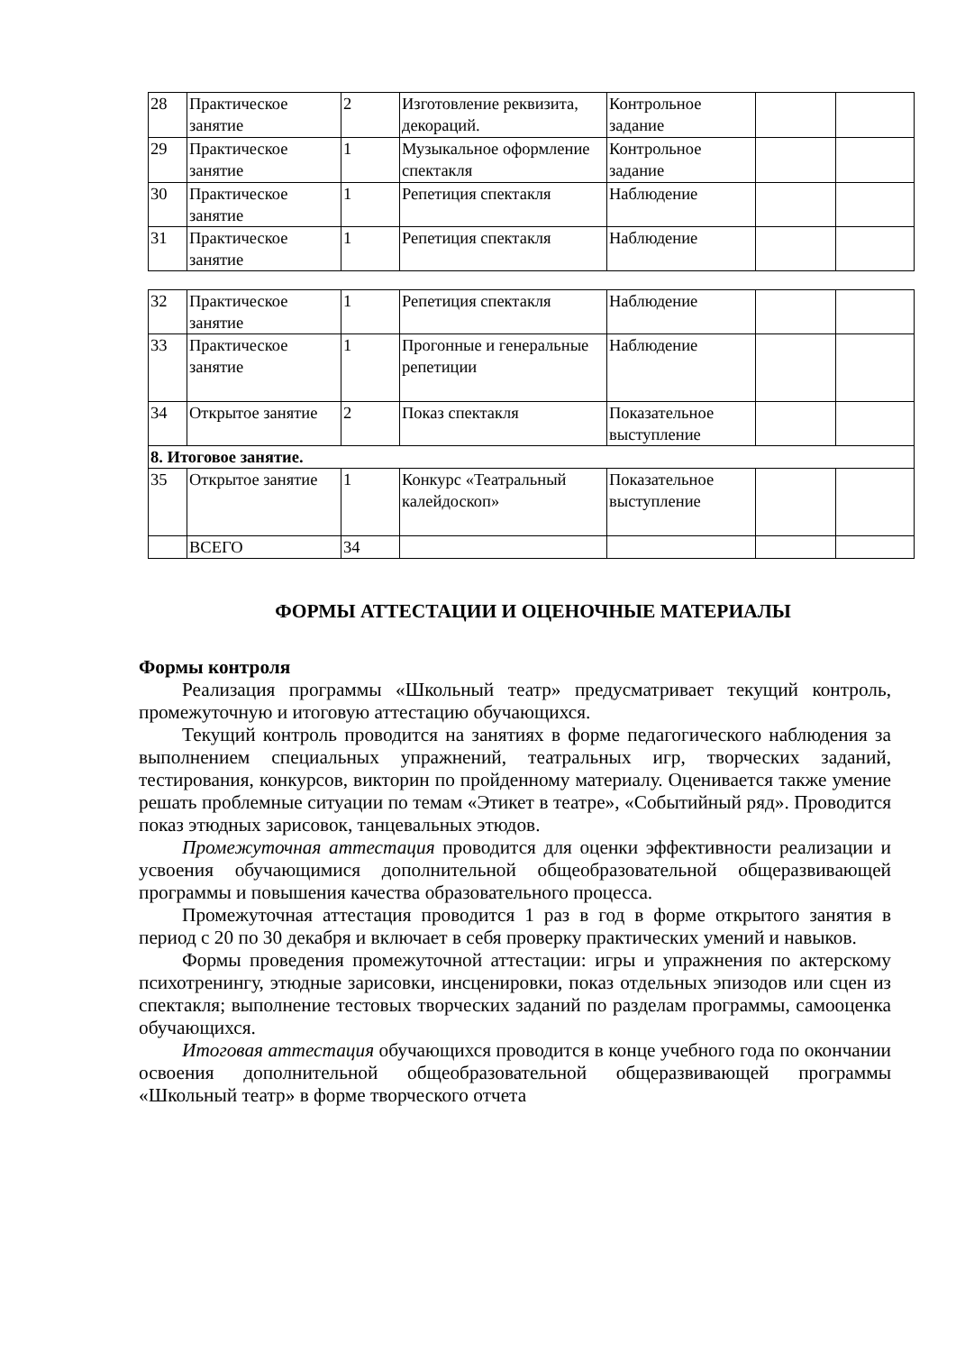| 28 | Практическое занятие | 2 | Изготовление реквизита, декораций. | Контрольное задание | | |
| 29 | Практическое занятие | 1 | Музыкальное оформление спектакля | Контрольное задание | | |
| 30 | Практическое занятие | 1 | Репетиция спектакля | Наблюдение | | |
| 31 | Практическое занятие | 1 | Репетиция спектакля | Наблюдение | | |
| 32 | Практическое занятие | 1 | Репетиция спектакля | Наблюдение | | |
| 33 | Практическое занятие | 1 | Прогонные и генеральные репетиции | Наблюдение | | |
| 34 | Открытое занятие | 2 | Показ спектакля | Показательное выступление | | |
| 8. Итоговое занятие. | | | | | | |
| 35 | Открытое занятие | 1 | Конкурс «Театральный калейдоскоп» | Показательное выступление | | |
| | ВСЕГО | 34 | | | | |
ФОРМЫ АТТЕСТАЦИИ И ОЦЕНОЧНЫЕ МАТЕРИАЛЫ
Формы контроля
Реализация программы «Школьный театр» предусматривает текущий контроль, промежуточную и итоговую аттестацию обучающихся.
Текущий контроль проводится на занятиях в форме педагогического наблюдения за выполнением специальных упражнений, театральных игр, творческих заданий, тестирования, конкурсов, викторин по пройденному материалу. Оценивается также умение решать проблемные ситуации по темам «Этикет в театре», «Событийный ряд». Проводится показ этюдных зарисовок, танцевальных этюдов.
Промежуточная аттестация проводится для оценки эффективности реализации и усвоения обучающимися дополнительной общеобразовательной общеразвивающей программы и повышения качества образовательного процесса.
Промежуточная аттестация проводится 1 раз в год в форме открытого занятия в период с 20 по 30 декабря и включает в себя проверку практических умений и навыков.
Формы проведения промежуточной аттестации: игры и упражнения по актерскому психотренингу, этюдные зарисовки, инсценировки, показ отдельных эпизодов или сцен из спектакля; выполнение тестовых творческих заданий по разделам программы, самооценка обучающихся.
Итоговая аттестация обучающихся проводится в конце учебного года по окончании освоения дополнительной общеобразовательной общеразвивающей программы «Школьный театр» в форме творческого отчета